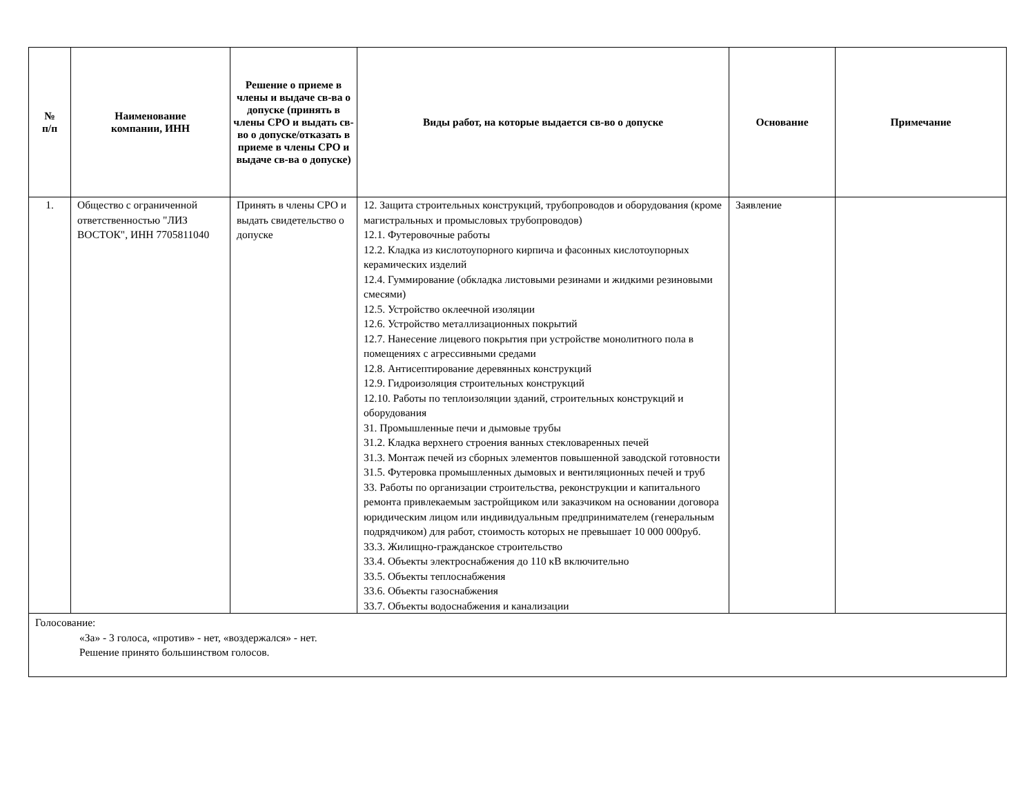| № п/п | Наименование компании, ИНН | Решение о приеме в члены и выдаче св-ва о допуске (принять в члены СРО и выдать св-во о допуске/отказать в приеме в члены СРО и выдаче св-ва о допуске) | Виды работ, на которые выдается св-во о допуске | Основание | Примечание |
| --- | --- | --- | --- | --- | --- |
| 1. | Общество с ограниченной ответственностью "ЛИЗ ВОСТОК", ИНН 7705811040 | Принять в члены СРО и выдать свидетельство о допуске | 12. Защита строительных конструкций, трубопроводов и оборудования (кроме магистральных и промысловых трубопроводов) 12.1. Футеровочные работы 12.2. Кладка из кислотоупорного кирпича и фасонных кислотоупорных керамических изделий 12.4. Гуммирование (обкладка листовыми резинами и жидкими резиновыми смесями) 12.5. Устройство оклеечной изоляции 12.6. Устройство металлизационных покрытий 12.7. Нанесение лицевого покрытия при устройстве монолитного пола в помещениях с агрессивными средами 12.8. Антисептирование деревянных конструкций 12.9. Гидроизоляция строительных конструкций 12.10. Работы по теплоизоляции зданий, строительных конструкций и оборудования 31. Промышленные печи и дымовые трубы 31.2. Кладка верхнего строения ванных стекловаренных печей 31.3. Монтаж печей из сборных элементов повышенной заводской готовности 31.5. Футеровка промышленных дымовых и вентиляционных печей и труб 33. Работы по организации строительства, реконструкции и капитального ремонта привлекаемым застройщиком или заказчиком на основании договора юридическим лицом или индивидуальным предпринимателем (генеральным подрядчиком) для работ, стоимость которых не превышает 10 000 000руб. 33.3. Жилищно-гражданское строительство 33.4. Объекты электроснабжения до 110 кВ включительно 33.5. Объекты теплоснабжения 33.6. Объекты газоснабжения 33.7. Объекты водоснабжения и канализации | Заявление | |
| Голосование: «За» - 3 голоса, «против» - нет, «воздержался» - нет. Решение принято большинством голосов. | | | | | |